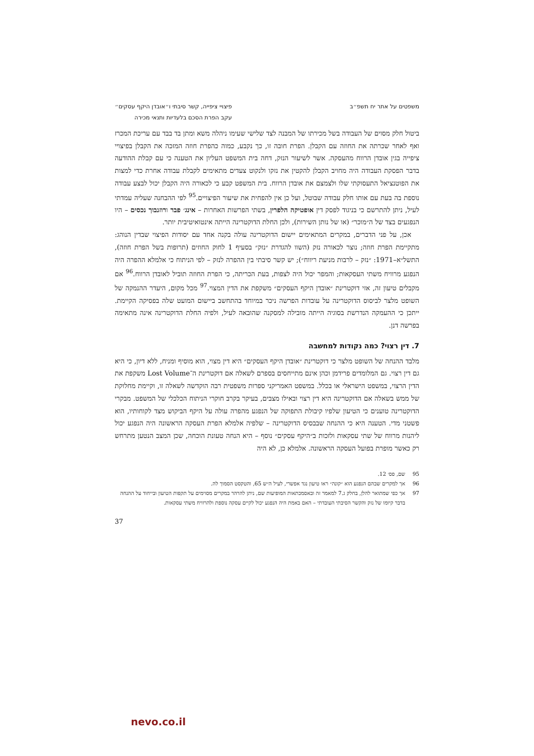משפטים על אתר יח תשפ״ב פיצויי ציפייה, קשר סיבתי ו״אובדן היקף עסקים״
עקב הפרת הסכם בלעדיות ותנאי מכירה
ביטול חלק מסוים של העבודה בשל מכירתו של המבנה לצד שלישי שעימו ניהלה משא ומתן בד בבד עם עריכת המכרז ואף לאחר שכרתה את החוזה עם הקבלן. הפרת חובה זו, כך נקבע, כמוה כהפרת חוזה המזכה את הקבלן בפיצויי ציפייה בגין אובדן הרווח מהעסקה. אשר לשיעור הנזק, דחה בית המשפט העליון את הטענה כי עם קבלת ההודעה בדבר הפסקת העבודה היה מחויב הקבלן להקטין את נזקו ולנקוט צעדים מתאימים לקבלת עבודה אחרת כדי למצות את הפוטנציאל התעסוקתי שלו ולצמצם את אובדן הרווח. בית המשפט קבע כי לכאורה היה הקבלן יכול לבצע עבודה נוספת בה בעת עם אותו חלק עבודה שבוטל, ועל כן אין להפחית את שיעור הפיצויים.<sup>95</sup> לפי ההבחנה שעליה עמדתי לעיל, ניתן להתרשם כי בניגוד לפסק דין אופטיקה הלפרין, בשתי הפרשות האחרות – אינג׳ פבר ורוזנבוך נכסים – היו הנפגעים בצד של ה״מוכר״ (או של נותן השירות), ולכן החלת הדוקטרינה הייתה אינטואיטיבית יותר.
אכן, על פני הדברים, במקרים המתאימים יישום הדוקטרינה עולה בקנה אחד עם יסודות הפיצוי שבדין הנוהג: מתקיימת הפרת חוזה; נוצר לכאורה נזק (השוו להגדרת ״נזק״ בסעיף 1 לחוק החוזים (תרופות בשל הפרת חוזה), התשל״א–1971: ״נזק – לרבות מניעת ריווח״); יש קשר סיבתי בין ההפרה לנזק – לפי הניתוח כי אלמלא ההפרה היה הנפגע מרוויח משתי העסקאות; והמפר יכול היה לצפות, בעת הכריתה, כי הפרת החוזה תוביל לאובדן הרווח.<sup>96</sup> אם מקבלים טיעון זה, אזי דוקטרינת ״אובדן היקף העסקים״ משקפת את הדין המצוי.<sup>97</sup> מכל מקום, היעדר ההנמקה של השופט מלצר לביסוס הדוקטרינה על עובדות הפרשה ניכר במיוחד בהתחשב ביישום המועט שלה בפסיקה הקיימת. ייתכן כי ההעמקה הנדרשת בסוגיה הייתה מובילה למסקנה שהובאה לעיל, ולפיה החלת הדוקטרינה אינה מתאימה בפרשה דנן.
7. דין רצוי? כמה נקודות למחשבה
מלבד ההנחה של השופט מלצר כי דוקטרינת ״אובדן היקף העסקים״ היא דין מצוי, הוא מוסיף ומניח, ללא דיון, כי היא גם דין רצוי. גם המלומדים פרידמן וכהן אינם מתייחסים בספרם לשאלה אם דוקטרינת ה־Lost Volume משקפת את הדין הרצוי, במשפט הישראלי או בכלל. במשפט האמריקני ספרות משפטית רבה הוקדשה לשאלה זו, וקיימת מחלוקת של ממש בשאלה אם הדוקטרינה היא דין רצוי ובאילו מצבים, בעיקר בקרב חוקרי הניתוח הכלכלי של המשפט. מבקרי הדוקטרינה טוענים כי הטיעון שלפיו קיבולת התפוקה של הנפגע מהפרה עולה על היקף הביקוש מצד לקוחותיו, הוא פשטני מדי. הטענה היא כי ההנחה שבבסיס הדוקטרינה – שלפיה אלמלא הפרת העסקה הראשונה היה הנפגע יכול ליהנות מרווח של שתי עסקאות ולזכות ב״היקף עסקים״ נוסף – היא הנחה טעונת הוכחה, שכן המצב הנטען מתרחש רק כאשר מופרת בפועל העסקה הראשונה. אלמלא כן, לא היה
95 שם, פס׳ 12.
96 אך למקרים שבהם הנפגע הוא ״קונה״ ראו טיעון נגד אפשרי, לעיל ה״ש 65, והטקסט הסמוך לה.
97 אך כפי שמתואר להלן, בחלק ג.7 למאמר זה ובאסמכתאות המופיעות שם, ניתן להרהר במקרים מסוימים על תקפות הטיעון ובייחוד על ההנחה בדבר קיומו של נזק והקשר הסיבתי העובדתי – האם באמת היה הנפגע יכול לקיים עסקה נוספת ולהרוויח משתי עסקאות.
37
nevo.co.il